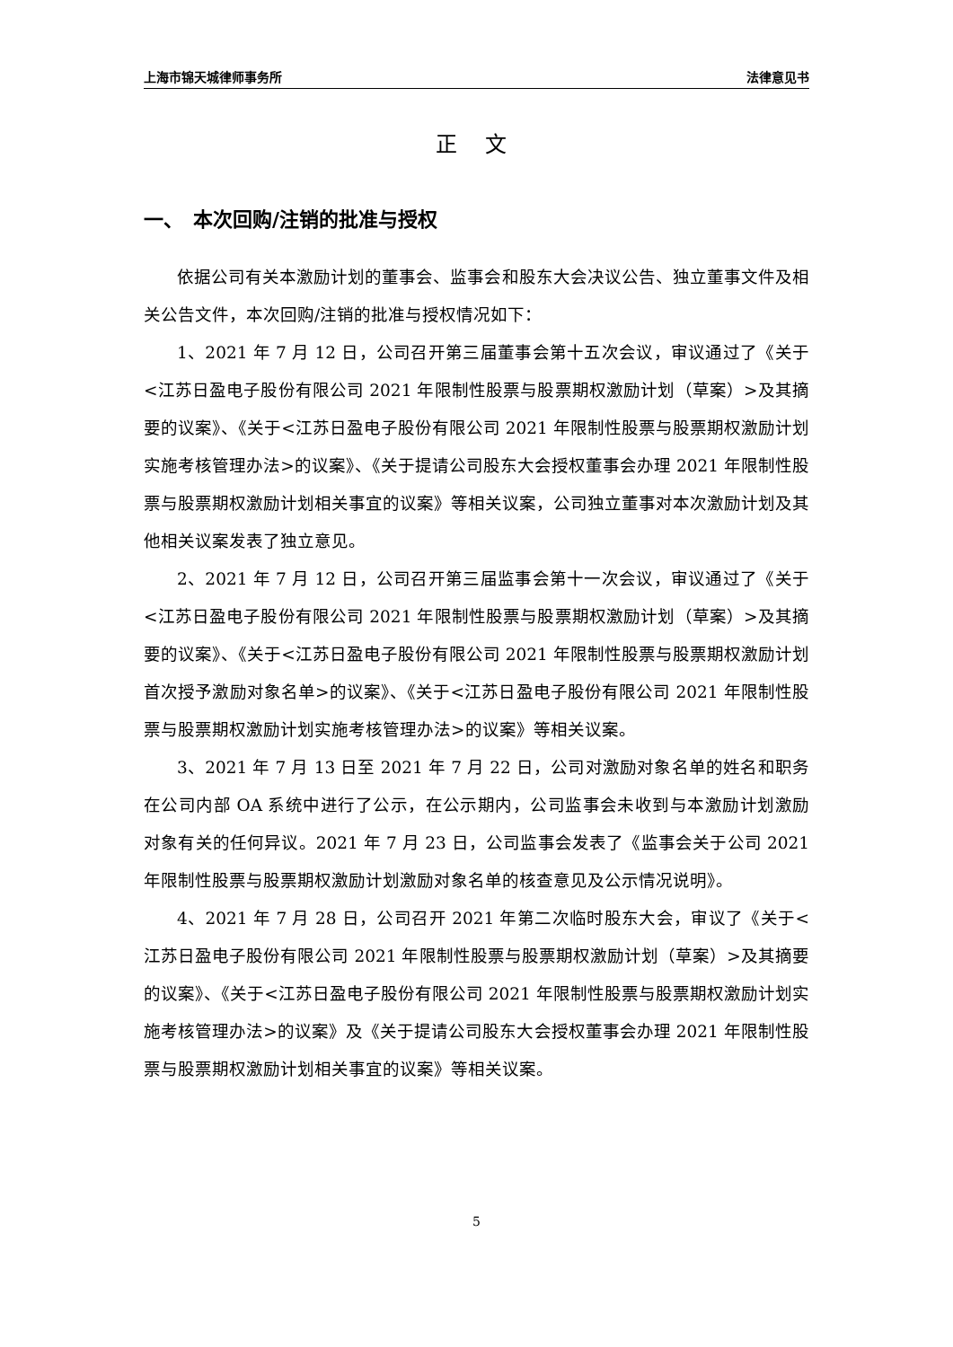上海市锦天城律师事务所 法律意见书
正 文
一、　本次回购/注销的批准与授权
依据公司有关本激励计划的董事会、监事会和股东大会决议公告、独立董事文件及相关公告文件，本次回购/注销的批准与授权情况如下：
1、2021 年 7 月 12 日，公司召开第三届董事会第十五次会议，审议通过了《关于<江苏日盈电子股份有限公司 2021 年限制性股票与股票期权激励计划（草案）>及其摘要的议案》、《关于<江苏日盈电子股份有限公司 2021 年限制性股票与股票期权激励计划实施考核管理办法>的议案》、《关于提请公司股东大会授权董事会办理 2021 年限制性股票与股票期权激励计划相关事宜的议案》等相关议案，公司独立董事对本次激励计划及其他相关议案发表了独立意见。
2、2021 年 7 月 12 日，公司召开第三届监事会第十一次会议，审议通过了《关于<江苏日盈电子股份有限公司 2021 年限制性股票与股票期权激励计划（草案）>及其摘要的议案》、《关于<江苏日盈电子股份有限公司 2021 年限制性股票与股票期权激励计划首次授予激励对象名单>的议案》、《关于<江苏日盈电子股份有限公司 2021 年限制性股票与股票期权激励计划实施考核管理办法>的议案》等相关议案。
3、2021 年 7 月 13 日至 2021 年 7 月 22 日，公司对激励对象名单的姓名和职务在公司内部 OA 系统中进行了公示，在公示期内，公司监事会未收到与本激励计划激励对象有关的任何异议。2021 年 7 月 23 日，公司监事会发表了《监事会关于公司 2021 年限制性股票与股票期权激励计划激励对象名单的核查意见及公示情况说明》。
4、2021 年 7 月 28 日，公司召开 2021 年第二次临时股东大会，审议了《关于<江苏日盈电子股份有限公司 2021 年限制性股票与股票期权激励计划（草案）>及其摘要的议案》、《关于<江苏日盈电子股份有限公司 2021 年限制性股票与股票期权激励计划实施考核管理办法>的议案》及《关于提请公司股东大会授权董事会办理 2021 年限制性股票与股票期权激励计划相关事宜的议案》等相关议案。
5